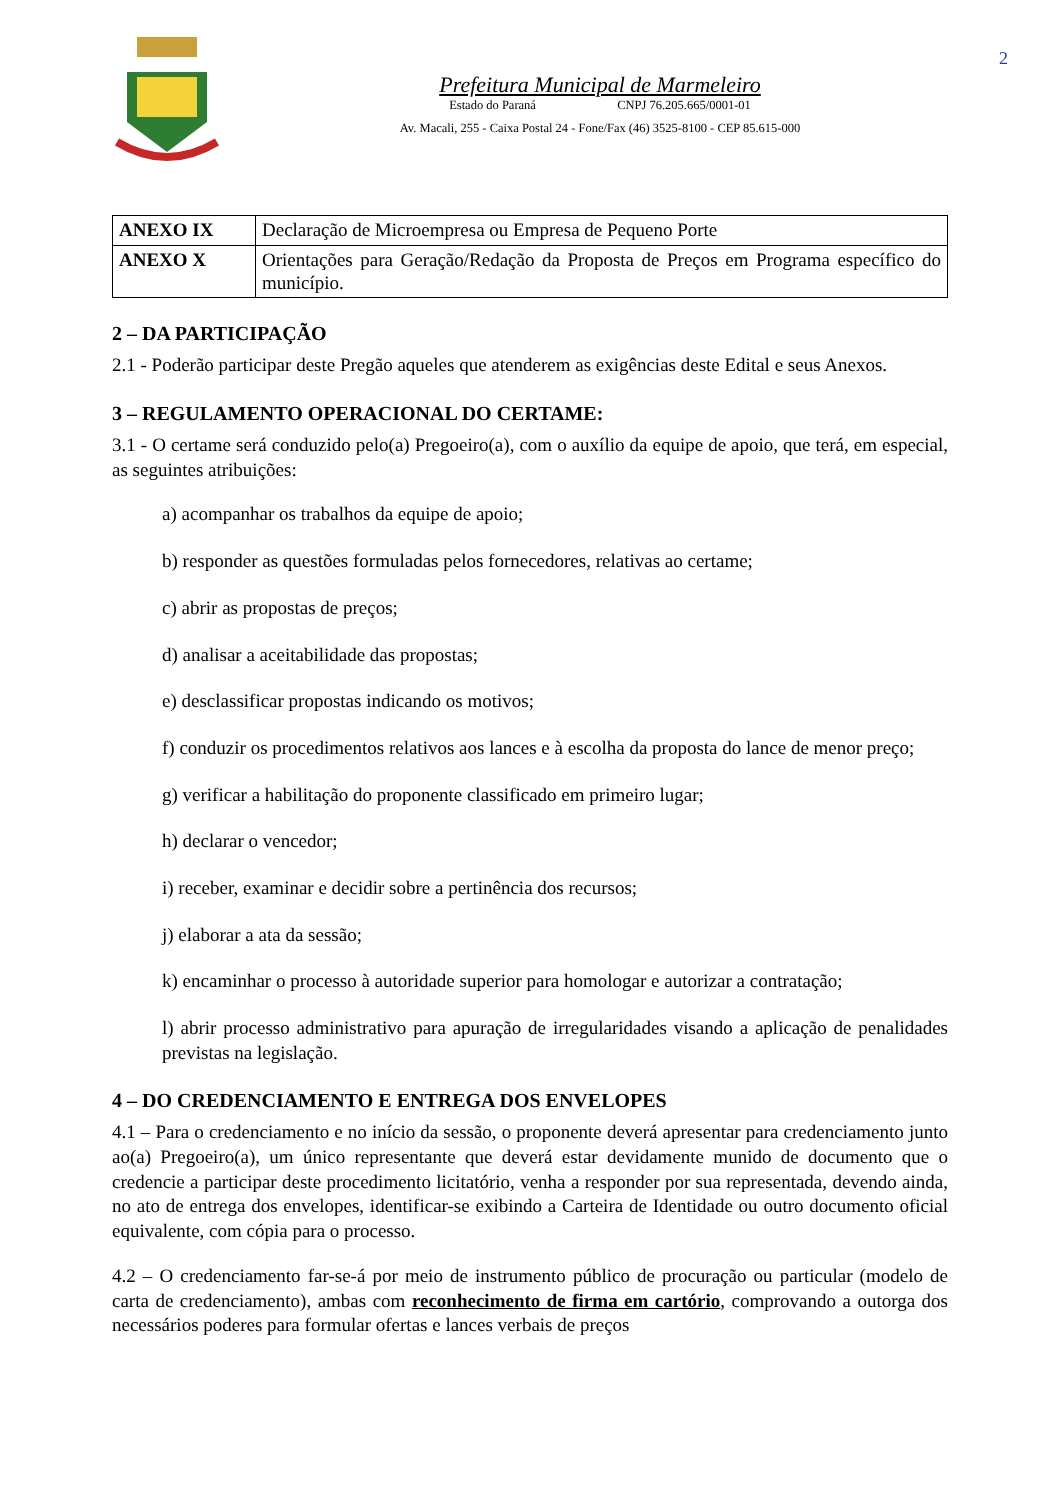Prefeitura Municipal de Marmeleiro
Estado do Paraná CNPJ 76.205.665/0001-01
Av. Macali, 255 - Caixa Postal 24 - Fone/Fax (46) 3525-8100 - CEP 85.615-000
2
| ANEXO IX | Declaração de Microempresa ou Empresa de Pequeno Porte |
| ANEXO X | Orientações para Geração/Redação da Proposta de Preços em Programa específico do município. |
2 – DA PARTICIPAÇÃO
2.1 - Poderão participar deste Pregão aqueles que atenderem as exigências deste Edital e seus Anexos.
3 – REGULAMENTO OPERACIONAL DO CERTAME:
3.1 - O certame será conduzido pelo(a) Pregoeiro(a), com o auxílio da equipe de apoio, que terá, em especial, as seguintes atribuições:
a) acompanhar os trabalhos da equipe de apoio;
b) responder as questões formuladas pelos fornecedores, relativas ao certame;
c) abrir as propostas de preços;
d) analisar a aceitabilidade das propostas;
e) desclassificar propostas indicando os motivos;
f) conduzir os procedimentos relativos aos lances e à escolha da proposta do lance de menor preço;
g) verificar a habilitação do proponente classificado em primeiro lugar;
h) declarar o vencedor;
i) receber, examinar e decidir sobre a pertinência dos recursos;
j) elaborar a ata da sessão;
k) encaminhar o processo à autoridade superior para homologar e autorizar a contratação;
l) abrir processo administrativo para apuração de irregularidades visando a aplicação de penalidades previstas na legislação.
4 – DO CREDENCIAMENTO E ENTREGA DOS ENVELOPES
4.1 – Para o credenciamento e no início da sessão, o proponente deverá apresentar para credenciamento junto ao(a) Pregoeiro(a), um único representante que deverá estar devidamente munido de documento que o credencie a participar deste procedimento licitatório, venha a responder por sua representada, devendo ainda, no ato de entrega dos envelopes, identificar-se exibindo a Carteira de Identidade ou outro documento oficial equivalente, com cópia para o processo.
4.2 – O credenciamento far-se-á por meio de instrumento público de procuração ou particular (modelo de carta de credenciamento), ambas com reconhecimento de firma em cartório, comprovando a outorga dos necessários poderes para formular ofertas e lances verbais de preços